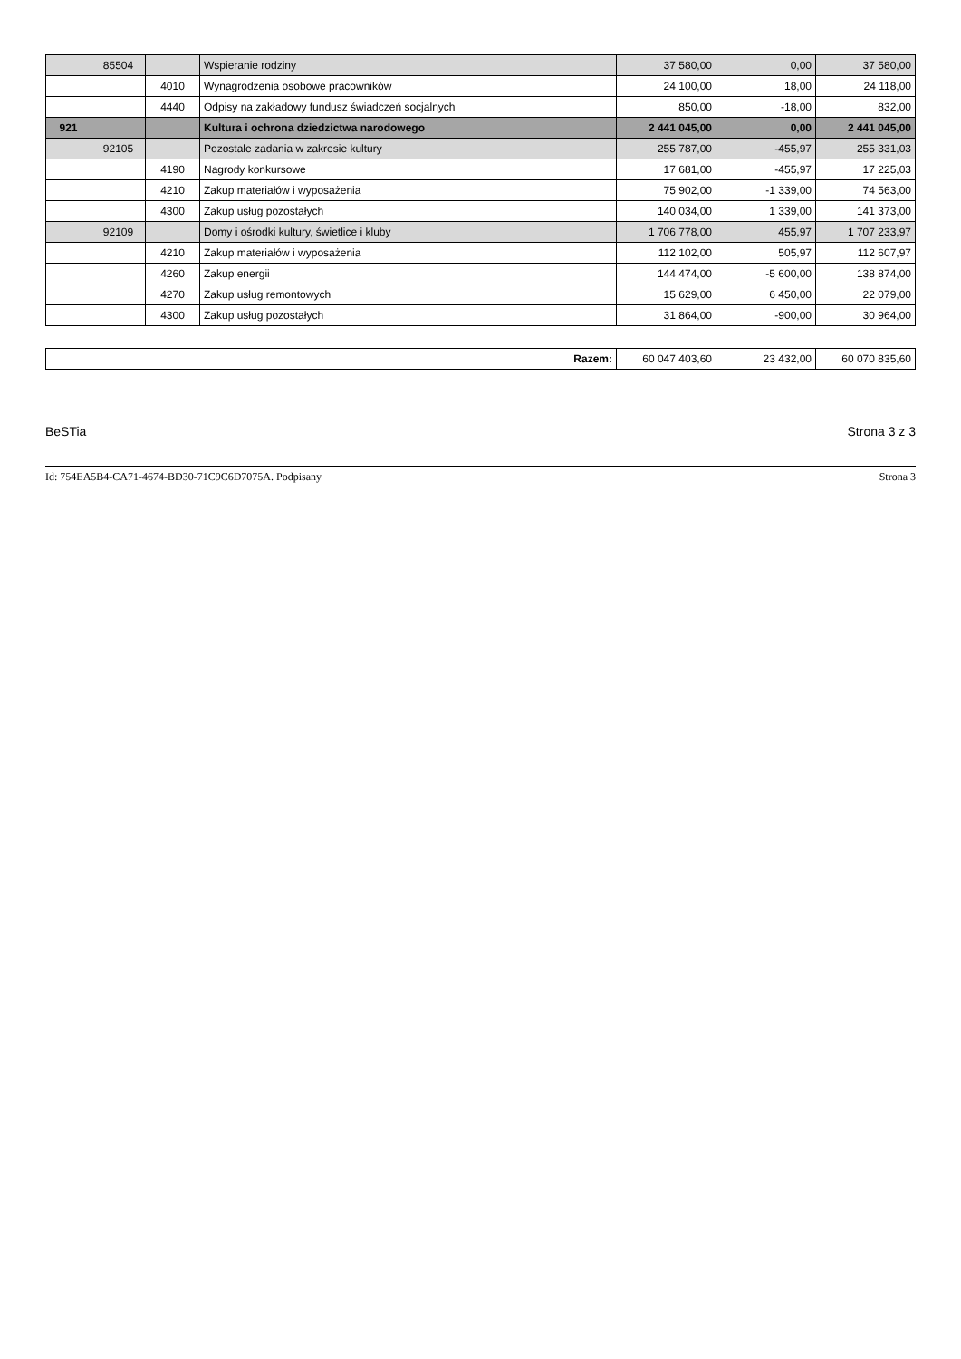| | 85504 | | Wspieranie rodziny | 37 580,00 | 0,00 | 37 580,00 |
| | | 4010 | Wynagrodzenia osobowe pracowników | 24 100,00 | 18,00 | 24 118,00 |
| | | 4440 | Odpisy na zakładowy fundusz świadczeń socjalnych | 850,00 | -18,00 | 832,00 |
| 921 | | | Kultura i ochrona dziedzictwa narodowego | 2 441 045,00 | 0,00 | 2 441 045,00 |
| | 92105 | | Pozostałe zadania w zakresie kultury | 255 787,00 | -455,97 | 255 331,03 |
| | | 4190 | Nagrody konkursowe | 17 681,00 | -455,97 | 17 225,03 |
| | | 4210 | Zakup materiałów i wyposażenia | 75 902,00 | -1 339,00 | 74 563,00 |
| | | 4300 | Zakup usług pozostałych | 140 034,00 | 1 339,00 | 141 373,00 |
| | 92109 | | Domy i ośrodki kultury, świetlice i kluby | 1 706 778,00 | 455,97 | 1 707 233,97 |
| | | 4210 | Zakup materiałów i wyposażenia | 112 102,00 | 505,97 | 112 607,97 |
| | | 4260 | Zakup energii | 144 474,00 | -5 600,00 | 138 874,00 |
| | | 4270 | Zakup usług remontowych | 15 629,00 | 6 450,00 | 22 079,00 |
| | | 4300 | Zakup usług pozostałych | 31 864,00 | -900,00 | 30 964,00 |
| Razem: | 60 047 403,60 | 23 432,00 | 60 070 835,60 |
BeSTia Strona 3 z 3
Id: 754EA5B4-CA71-4674-BD30-71C9C6D7075A. Podpisany Strona 3